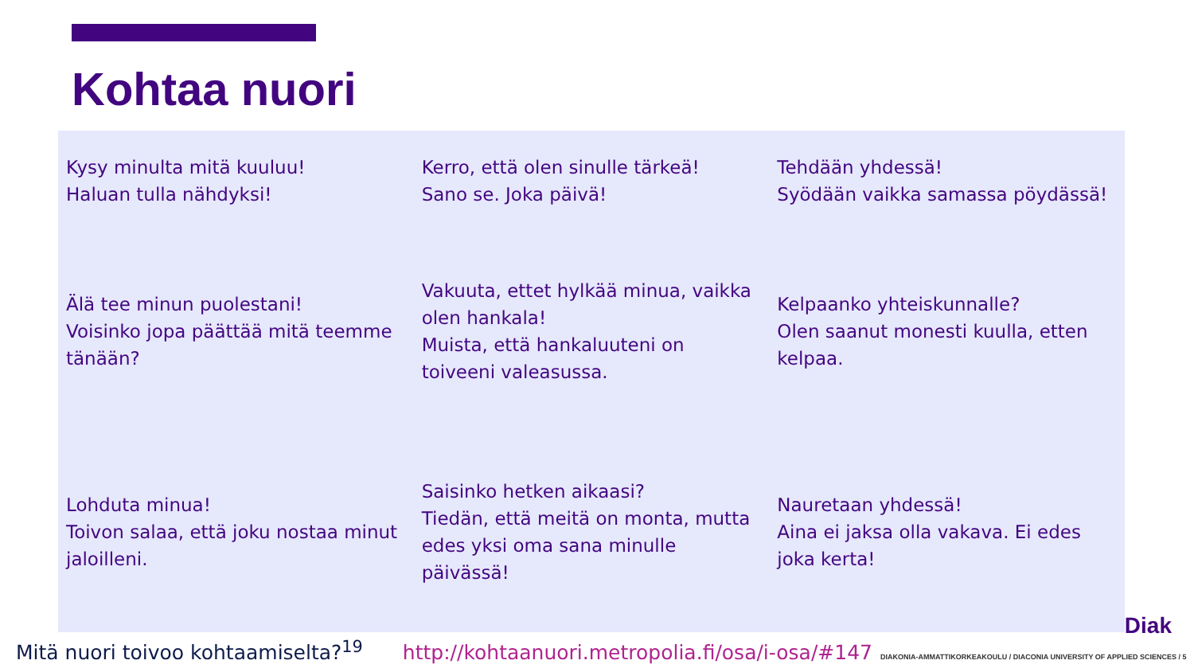Kohtaa nuori
| Kysy minulta mitä kuuluu! Haluan tulla nähdyksi! | Kerro, että olen sinulle tärkeä! Sano se. Joka päivä! | Tehdään yhdessä! Syödään vaikka samassa pöydässä! |
| Älä tee minun puolestani! Voisinko jopa päättää mitä teemme tänään? | Vakuuta, ettet hylkää minua, vaikka olen hankala! Muista, että hankaluuteni on toiveeni valeasussa. | Kelpaanko yhteiskunnalle? Olen saanut monesti kuulla, etten kelpaa. |
| Lohduta minua! Toivon salaa, että joku nostaa minut jaloilleni. | Saisinko hetken aikaasi? Tiedän, että meitä on monta, mutta edes yksi oma sana minulle päivässä! | Nauretaan yhdessä! Aina ei jaksa olla vakava. Ei edes joka kerta! |
Diak
Mitä nuori toivoo kohtaamiselta?<sup>19</sup> http://kohtaanuori.metropolia.fi/osa/i-osa/#147 DIAKONIA-AMMATTIKORKEAKOULU / DIACONIA UNIVERSITY OF APPLIED SCIENCES / 5